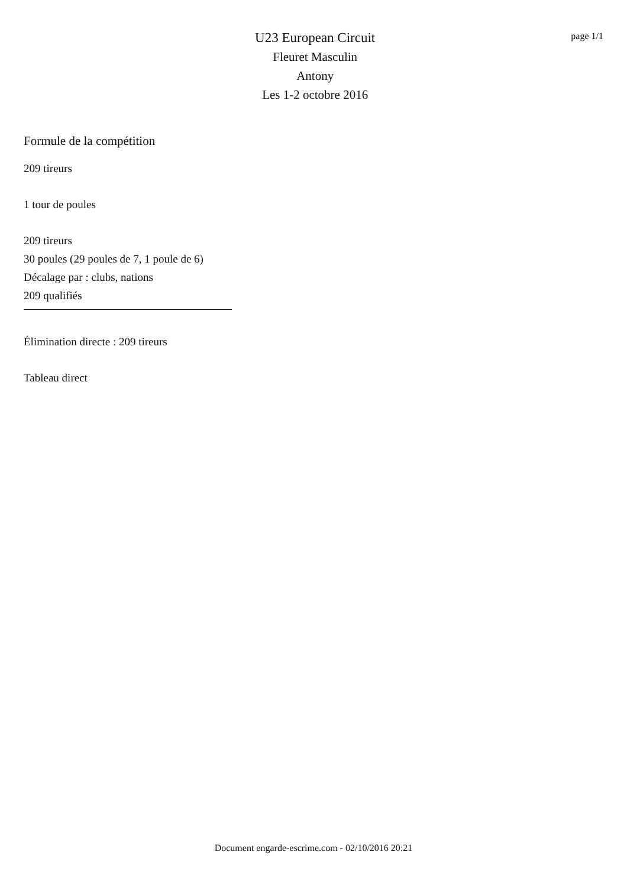U23 European Circuit
Fleuret Masculin
Antony
Les 1-2 octobre 2016
page 1/1
Formule de la compétition
209 tireurs
1 tour de poules
209 tireurs
30 poules (29 poules de 7, 1 poule de 6)
Décalage par : clubs, nations
209 qualifiés
Élimination directe : 209 tireurs
Tableau direct
Document engarde-escrime.com - 02/10/2016 20:21